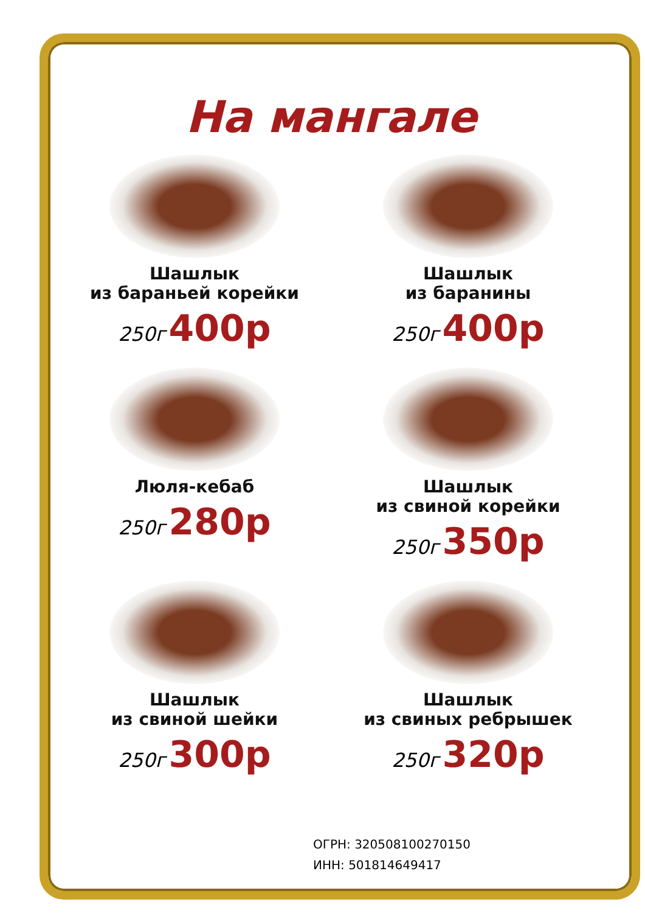На мангале
Шашлык
из бараньей корейки
250г 400р
Шашлык
из баранины
250г 400р
Люля-кебаб
250г 280р
Шашлык
из свиной корейки
250г 350р
Шашлык
из свиной шейки
250г 300р
Шашлык
из свиных ребрышек
250г 320р
ОГРН: 320508100270150
ИНН: 501814649417